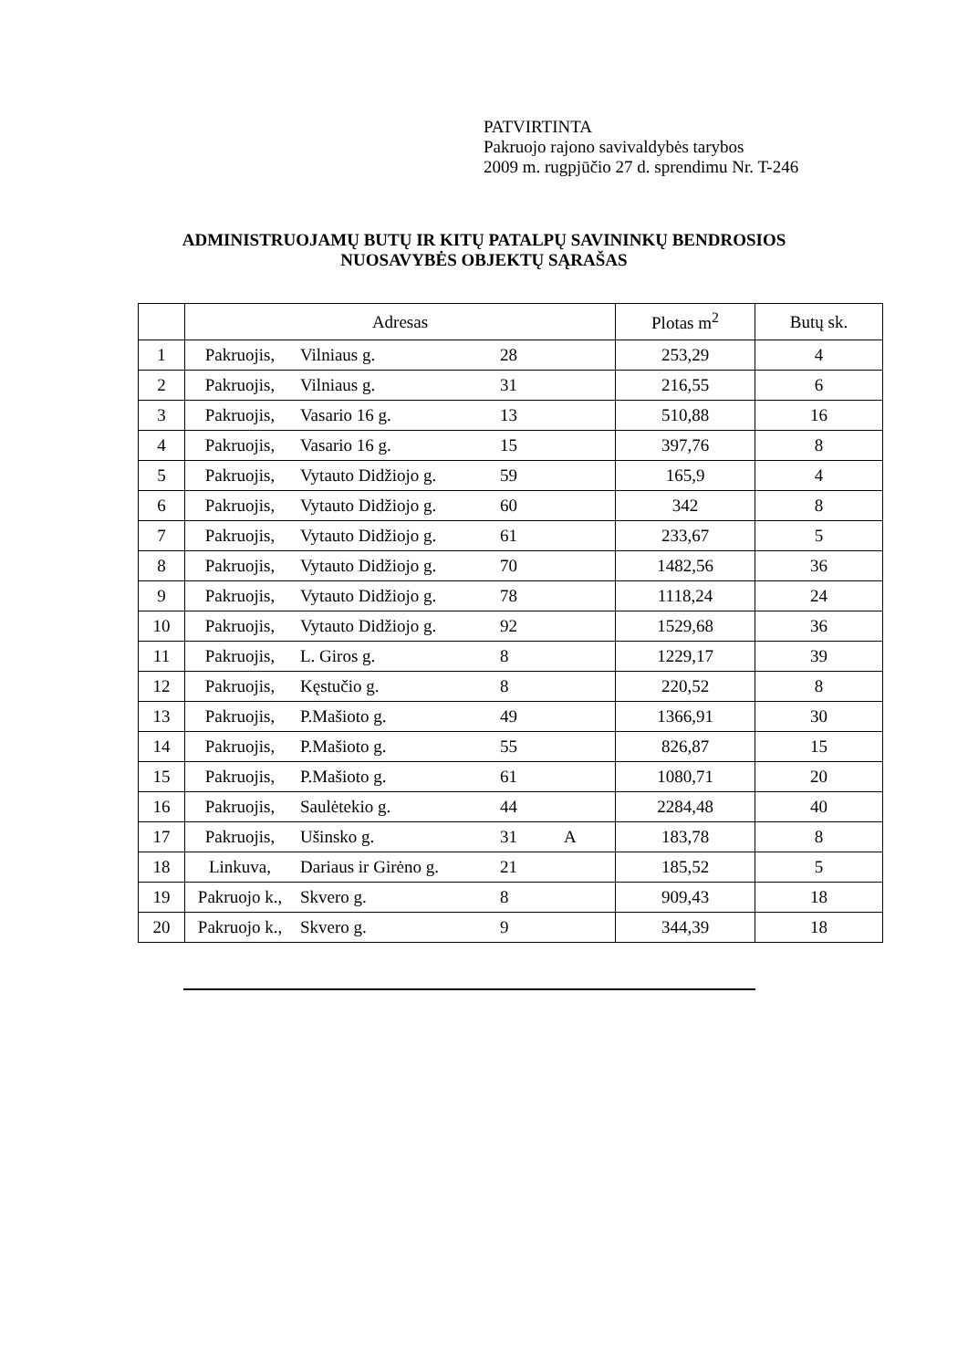PATVIRTINTA
Pakruojo rajono savivaldybės tarybos
2009 m. rugpjūčio 27 d. sprendimu Nr. T-246
ADMINISTRUOJAMŲ BUTŲ IR KITŲ PATALPŲ SAVININKŲ BENDROSIOS
NUOSAVYBĖS OBJEKTŲ SĄRAŠAS
| | Adresas | | | | Plotas m<sup>2</sup> | Butų sk. |
| 1 | Pakruojis, | Vilniaus g. | 28 | | 253,29 | 4 |
| 2 | Pakruojis, | Vilniaus g. | 31 | | 216,55 | 6 |
| 3 | Pakruojis, | Vasario 16 g. | 13 | | 510,88 | 16 |
| 4 | Pakruojis, | Vasario 16 g. | 15 | | 397,76 | 8 |
| 5 | Pakruojis, | Vytauto Didžiojo g. | 59 | | 165,9 | 4 |
| 6 | Pakruojis, | Vytauto Didžiojo g. | 60 | | 342 | 8 |
| 7 | Pakruojis, | Vytauto Didžiojo g. | 61 | | 233,67 | 5 |
| 8 | Pakruojis, | Vytauto Didžiojo g. | 70 | | 1482,56 | 36 |
| 9 | Pakruojis, | Vytauto Didžiojo g. | 78 | | 1118,24 | 24 |
| 10 | Pakruojis, | Vytauto Didžiojo g. | 92 | | 1529,68 | 36 |
| 11 | Pakruojis, | L. Giros g. | 8 | | 1229,17 | 39 |
| 12 | Pakruojis, | Kęstučio g. | 8 | | 220,52 | 8 |
| 13 | Pakruojis, | P.Mašioto g. | 49 | | 1366,91 | 30 |
| 14 | Pakruojis, | P.Mašioto g. | 55 | | 826,87 | 15 |
| 15 | Pakruojis, | P.Mašioto g. | 61 | | 1080,71 | 20 |
| 16 | Pakruojis, | Saulėtekio g. | 44 | | 2284,48 | 40 |
| 17 | Pakruojis, | Ušinsko g. | 31 | A | 183,78 | 8 |
| 18 | Linkuva, | Dariaus ir Girėno g. | 21 | | 185,52 | 5 |
| 19 | Pakruojo k., | Skvero g. | 8 | | 909,43 | 18 |
| 20 | Pakruojo k., | Skvero g. | 9 | | 344,39 | 18 |